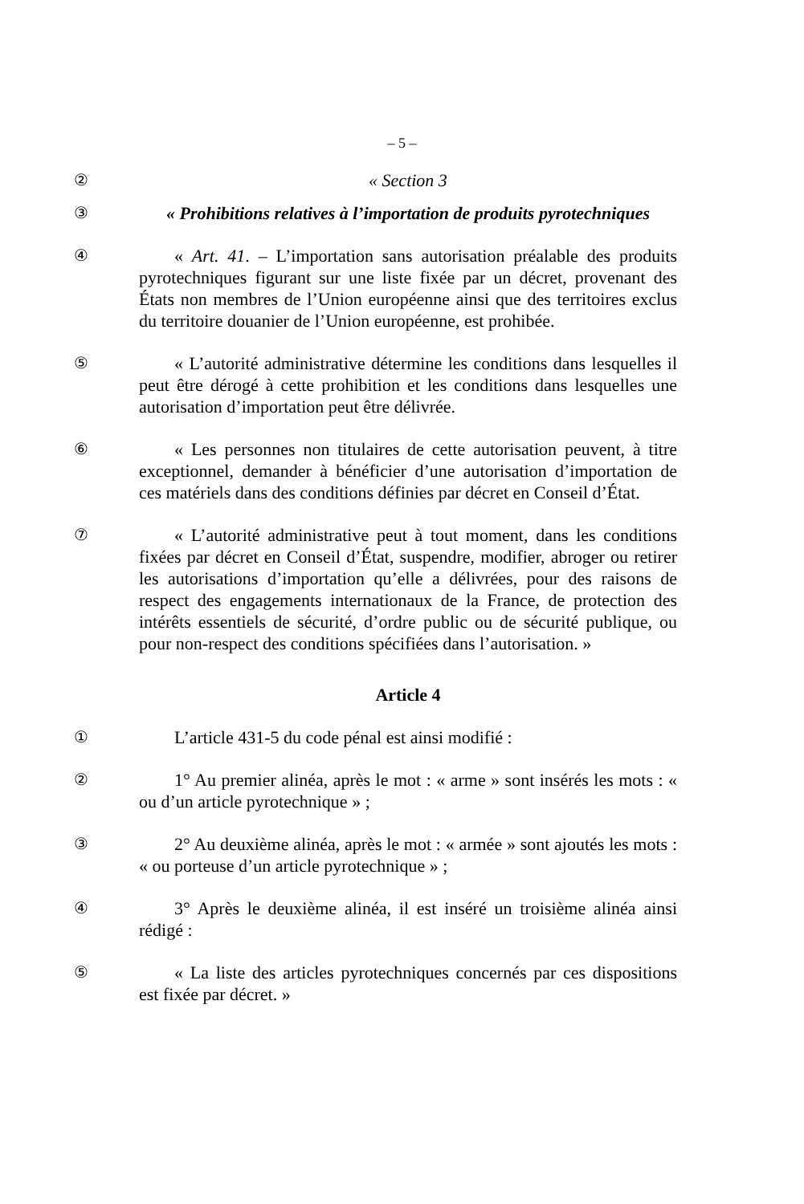– 5 –
② « Section 3
③ « Prohibitions relatives à l’importation de produits pyrotechniques
④ « Art. 41. – L’importation sans autorisation préalable des produits pyrotechniques figurant sur une liste fixée par un décret, provenant des États non membres de l’Union européenne ainsi que des territoires exclus du territoire douanier de l’Union européenne, est prohibée.
⑤ « L’autorité administrative détermine les conditions dans lesquelles il peut être dérogé à cette prohibition et les conditions dans lesquelles une autorisation d’importation peut être délivrée.
⑥ « Les personnes non titulaires de cette autorisation peuvent, à titre exceptionnel, demander à bénéficier d’une autorisation d’importation de ces matériels dans des conditions définies par décret en Conseil d’État.
⑦ « L’autorité administrative peut à tout moment, dans les conditions fixées par décret en Conseil d’État, suspendre, modifier, abroger ou retirer les autorisations d’importation qu’elle a délivrées, pour des raisons de respect des engagements internationaux de la France, de protection des intérêts essentiels de sécurité, d’ordre public ou de sécurité publique, ou pour non-respect des conditions spécifiées dans l’autorisation. »
Article 4
① L’article 431-5 du code pénal est ainsi modifié :
② 1° Au premier alinéa, après le mot : « arme » sont insérés les mots : « ou d’un article pyrotechnique » ;
③ 2° Au deuxième alinéa, après le mot : « armée » sont ajoutés les mots : « ou porteuse d’un article pyrotechnique » ;
④ 3° Après le deuxième alinéa, il est inséré un troisième alinéa ainsi rédigé :
⑤ « La liste des articles pyrotechniques concernés par ces dispositions est fixée par décret. »